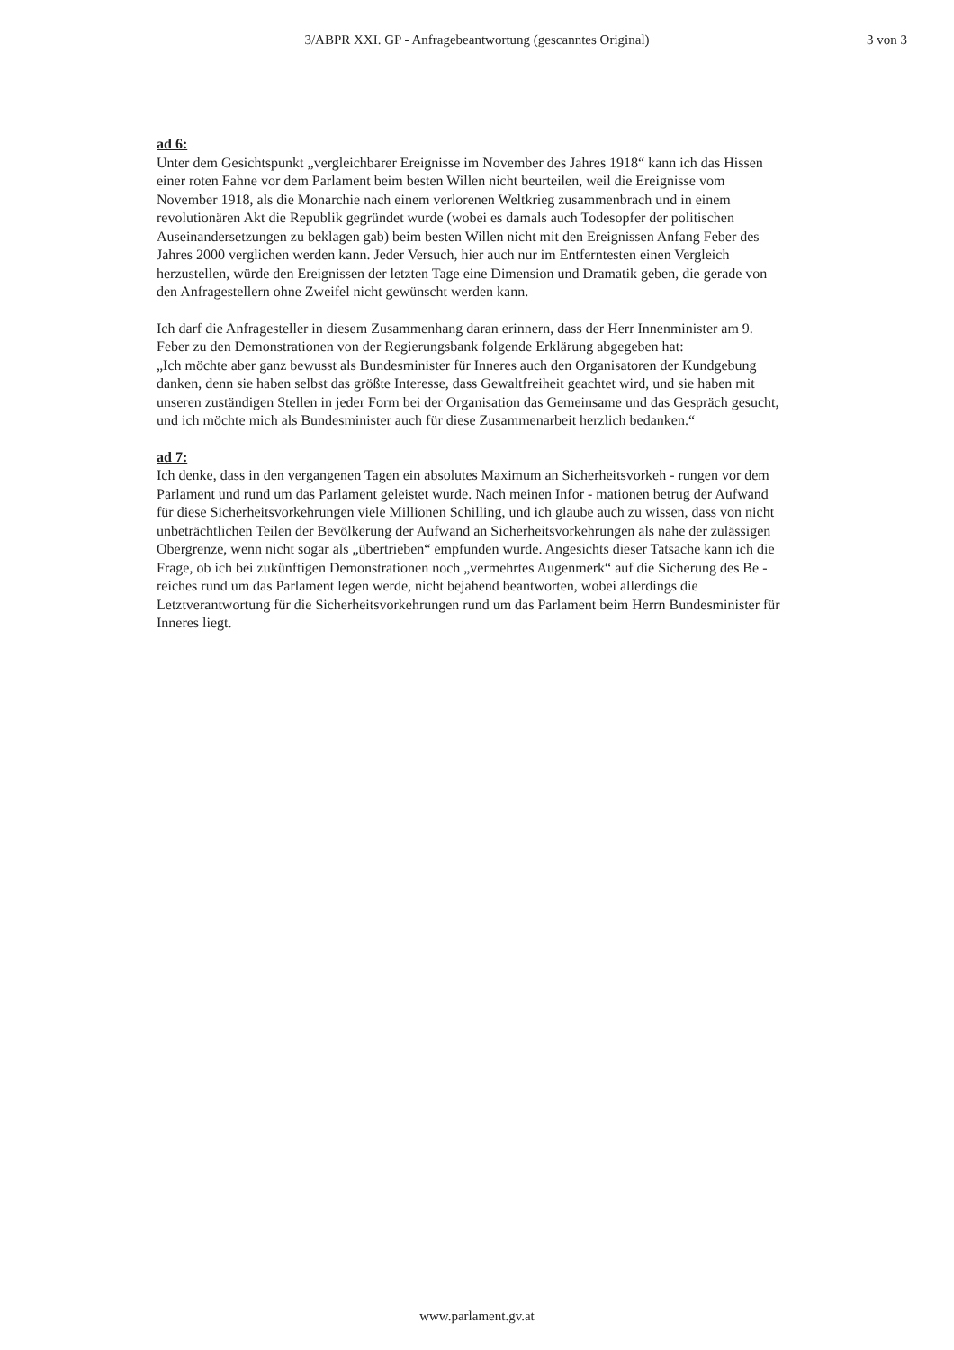3/ABPR XXI. GP - Anfragebeantwortung (gescanntes Original)
3 von 3
ad 6:
Unter dem Gesichtspunkt „vergleichbarer Ereignisse im November des Jahres 1918“ kann ich das Hissen einer roten Fahne vor dem Parlament beim besten Willen nicht beurteilen, weil die Ereignisse vom November 1918, als die Monarchie nach einem verlorenen Weltkrieg zusammenbrach und in einem revolutionären Akt die Republik gegründet wurde (wobei es damals auch Todesopfer der politischen Auseinandersetzungen zu beklagen gab) beim besten Willen nicht mit den Ereignissen Anfang Feber des Jahres 2000 verglichen werden kann. Jeder Versuch, hier auch nur im Entferntesten einen Vergleich herzustellen, würde den Ereignissen der letzten Tage eine Dimension und Dramatik geben, die gerade von den Anfragestellern ohne Zweifel nicht gewünscht werden kann.
Ich darf die Anfragesteller in diesem Zusammenhang daran erinnern, dass der Herr Innenminister am 9. Feber zu den Demonstrationen von der Regierungsbank folgende Erklärung abgegeben hat:
„Ich möchte aber ganz bewusst als Bundesminister für Inneres auch den Organisatoren der Kundgebung danken, denn sie haben selbst das größte Interesse, dass Gewaltfreiheit geachtet wird, und sie haben mit unseren zuständigen Stellen in jeder Form bei der Organisation das Gemeinsame und das Gespräch gesucht, und ich möchte mich als Bundesminister auch für diese Zusammenarbeit herzlich bedanken.“
ad 7:
Ich denke, dass in den vergangenen Tagen ein absolutes Maximum an Sicherheitsvorkeh - rungen vor dem Parlament und rund um das Parlament geleistet wurde. Nach meinen Infor - mationen betrug der Aufwand für diese Sicherheitsvorkehrungen viele Millionen Schilling, und ich glaube auch zu wissen, dass von nicht unbeträchtlichen Teilen der Bevölkerung der Aufwand an Sicherheitsvorkehrungen als nahe der zulässigen Obergrenze, wenn nicht sogar als „übertrieben“ empfunden wurde. Angesichts dieser Tatsache kann ich die Frage, ob ich bei zukünftigen Demonstrationen noch „vermehrtes Augenmerk“ auf die Sicherung des Be - reiches rund um das Parlament legen werde, nicht bejahend beantworten, wobei allerdings die Letztverantwortung für die Sicherheitsvorkehrungen rund um das Parlament beim Herrn Bundesminister für Inneres liegt.
www.parlament.gv.at